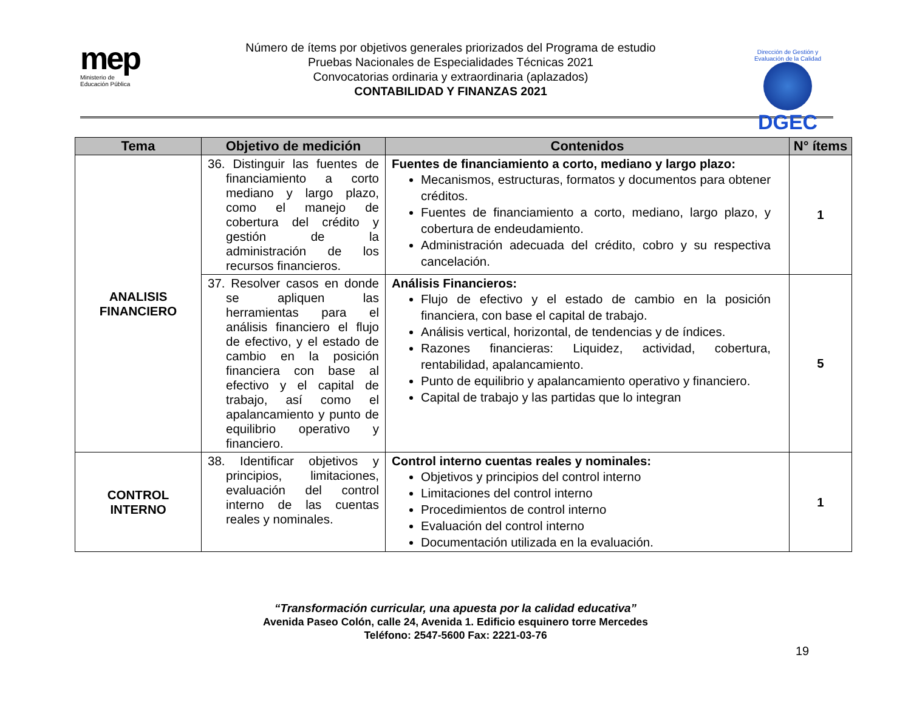mep
Ministerio de
Educación Pública
Número de ítems por objetivos generales priorizados del Programa de estudio
Pruebas Nacionales de Especialidades Técnicas 2021
Convocatorias ordinaria y extraordinaria (aplazados)
CONTABILIDAD Y FINANZAS 2021
Dirección de Gestión y Evaluación de la Calidad
DGEC
| Tema | Objetivo de medición | Contenidos | N° ítems |
| --- | --- | --- | --- |
| ANALISIS FINANCIERO | 36. Distinguir las fuentes de financiamiento a corto mediano y largo plazo, como el manejo de cobertura del crédito y gestión de la administración de los recursos financieros. | Fuentes de financiamiento a corto, mediano y largo plazo: Mecanismos, estructuras, formatos y documentos para obtener créditos. Fuentes de financiamiento a corto, mediano, largo plazo, y cobertura de endeudamiento. Administración adecuada del crédito, cobro y su respectiva cancelación. | 1 |
| | 37. Resolver casos en donde se apliquen las herramientas para el análisis financiero el flujo de efectivo, y el estado de cambio en la posición financiera con base al efectivo y el capital de trabajo, así como el apalancamiento y punto de equilibrio operativo y financiero. | Análisis Financieros: Flujo de efectivo y el estado de cambio en la posición financiera, con base el capital de trabajo. Análisis vertical, horizontal, de tendencias y de índices. Razones financieras: Liquidez, actividad, cobertura, rentabilidad, apalancamiento. Punto de equilibrio y apalancamiento operativo y financiero. Capital de trabajo y las partidas que lo integran | 5 |
| CONTROL INTERNO | 38. Identificar objetivos y principios, limitaciones, evaluación del control interno de las cuentas reales y nominales. | Control interno cuentas reales y nominales: Objetivos y principios del control interno Limitaciones del control interno Procedimientos de control interno Evaluación del control interno Documentación utilizada en la evaluación. | 1 |
“Transformación curricular, una apuesta por la calidad educativa”
Avenida Paseo Colón, calle 24, Avenida 1. Edificio esquinero torre Mercedes
Teléfono: 2547-5600 Fax: 2221-03-76
19